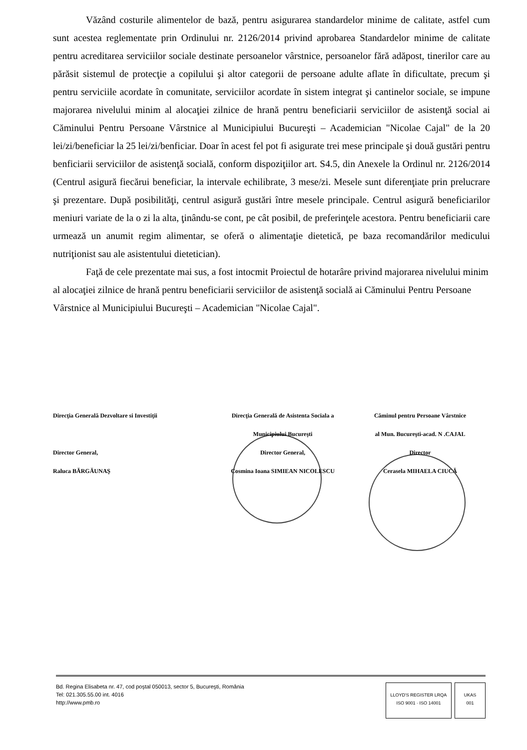Văzând costurile alimentelor de bază, pentru asigurarea standardelor minime de calitate, astfel cum sunt acestea reglementate prin Ordinului nr. 2126/2014 privind aprobarea Standardelor minime de calitate pentru acreditarea serviciilor sociale destinate persoanelor vârstnice, persoanelor fără adăpost, tinerilor care au părăsit sistemul de protecţie a copilului şi altor categorii de persoane adulte aflate în dificultate, precum şi pentru serviciile acordate în comunitate, serviciilor acordate în sistem integrat şi cantinelor sociale, se impune majorarea nivelului minim al alocaţiei zilnice de hrană pentru beneficiarii serviciilor de asistenţă social ai Căminului Pentru Persoane Vârstnice al Municipiului Bucureşti – Academician "Nicolae Cajal" de la 20 lei/zi/beneficiar la 25 lei/zi/benficiar. Doar în acest fel pot fi asigurate trei mese principale şi două gustări pentru benficiarii serviciilor de asistenţă socială, conform dispoziţiilor art. S4.5, din Anexele la Ordinul nr. 2126/2014 (Centrul asigură fiecărui beneficiar, la intervale echilibrate, 3 mese/zi. Mesele sunt diferenţiate prin prelucrare şi prezentare. După posibilităţi, centrul asigură gustări între mesele principale. Centrul asigură beneficiarilor meniuri variate de la o zi la alta, ţinându-se cont, pe cât posibil, de preferinţele acestora. Pentru beneficiarii care urmează un anumit regim alimentar, se oferă o alimentaţie dietetică, pe baza recomandărilor medicului nutriţionist sau ale asistentului dietetician).
Faţă de cele prezentate mai sus, a fost intocmit Proiectul de hotarâre privind majorarea nivelului minim al alocaţiei zilnice de hrană pentru beneficiarii serviciilor de asistenţă socială ai Căminului Pentru Persoane Vârstnice al Municipiului Bucureşti – Academician "Nicolae Cajal".
Direcţia Generală Dezvoltare si Investiţii
Director General,
Raluca BĂRGĂUNAŞ
Direcţia Generală de Asistenta Sociala a
Municipiului Bucureşti
Director General,
Cosmina Ioana SIMIEAN NICOLESCU
Căminul pentru Persoane Vârstnice
al Mun. Bucureşti-acad. N .CAJAL
Director
Cerasela MIHAELA CIUCĂ
Bd. Regina Elisabeta nr. 47, cod poştal 050013, sector 5, Bucureşti, România
Tel: 021.305.55.00 int. 4016
http://www.pmb.ro
LLOYD'S REGISTER LRQA
ISO 9001 · ISO 14001
UKAS
001